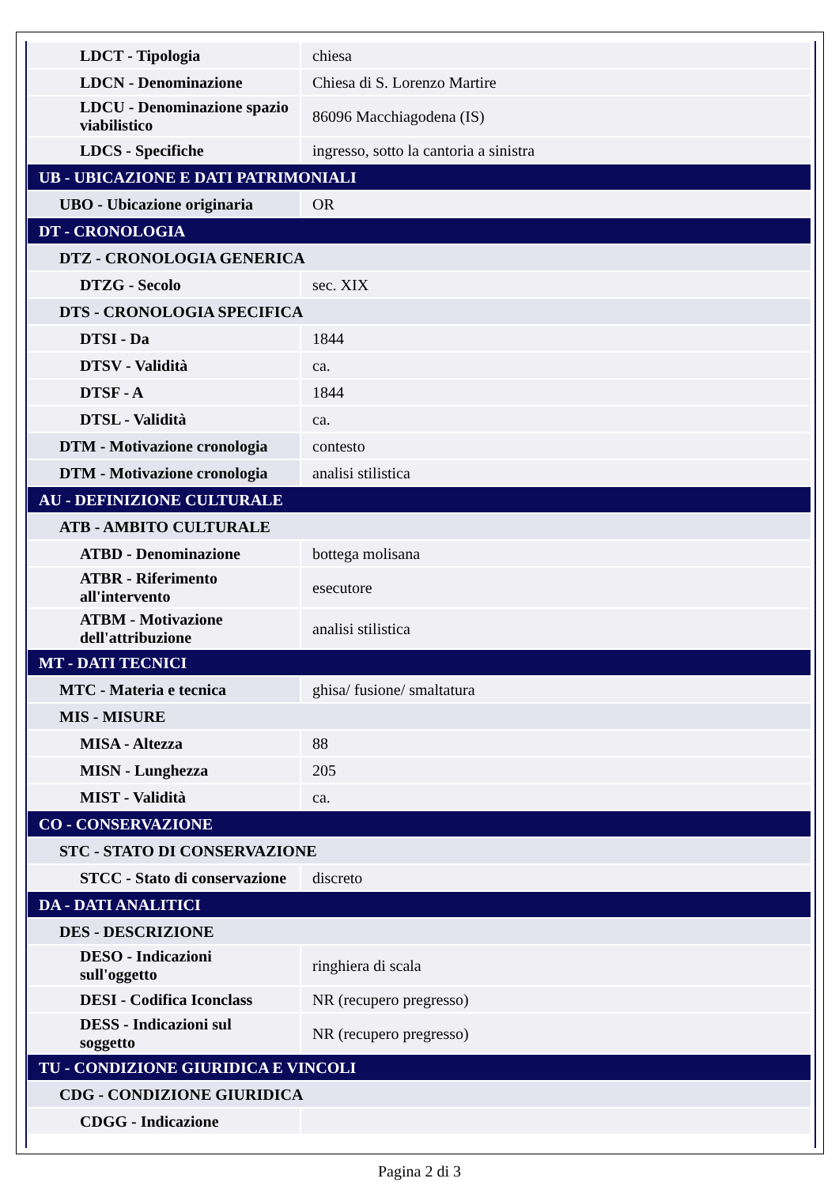| LDCT - Tipologia | chiesa |
| LDCN - Denominazione | Chiesa di S. Lorenzo Martire |
| LDCU - Denominazione spazio viabilistico | 86096 Macchiagodena (IS) |
| LDCS - Specifiche | ingresso, sotto la cantoria a sinistra |
| UB - UBICAZIONE E DATI PATRIMONIALI | |
| UBO - Ubicazione originaria | OR |
| DT - CRONOLOGIA | |
| DTZ - CRONOLOGIA GENERICA | |
| DTZG - Secolo | sec. XIX |
| DTS - CRONOLOGIA SPECIFICA | |
| DTSI - Da | 1844 |
| DTSV - Validità | ca. |
| DTSF - A | 1844 |
| DTSL - Validità | ca. |
| DTM - Motivazione cronologia | contesto |
| DTM - Motivazione cronologia | analisi stilistica |
| AU - DEFINIZIONE CULTURALE | |
| ATB - AMBITO CULTURALE | |
| ATBD - Denominazione | bottega molisana |
| ATBR - Riferimento all'intervento | esecutore |
| ATBM - Motivazione dell'attribuzione | analisi stilistica |
| MT - DATI TECNICI | |
| MTC - Materia e tecnica | ghisa/ fusione/ smaltatura |
| MIS - MISURE | |
| MISA - Altezza | 88 |
| MISN - Lunghezza | 205 |
| MIST - Validità | ca. |
| CO - CONSERVAZIONE | |
| STC - STATO DI CONSERVAZIONE | |
| STCC - Stato di conservazione | discreto |
| DA - DATI ANALITICI | |
| DES - DESCRIZIONE | |
| DESO - Indicazioni sull'oggetto | ringhiera di scala |
| DESI - Codifica Iconclass | NR (recupero pregresso) |
| DESS - Indicazioni sul soggetto | NR (recupero pregresso) |
| TU - CONDIZIONE GIURIDICA E VINCOLI | |
| CDG - CONDIZIONE GIURIDICA | |
| CDGG - Indicazione | |
Pagina 2 di 3